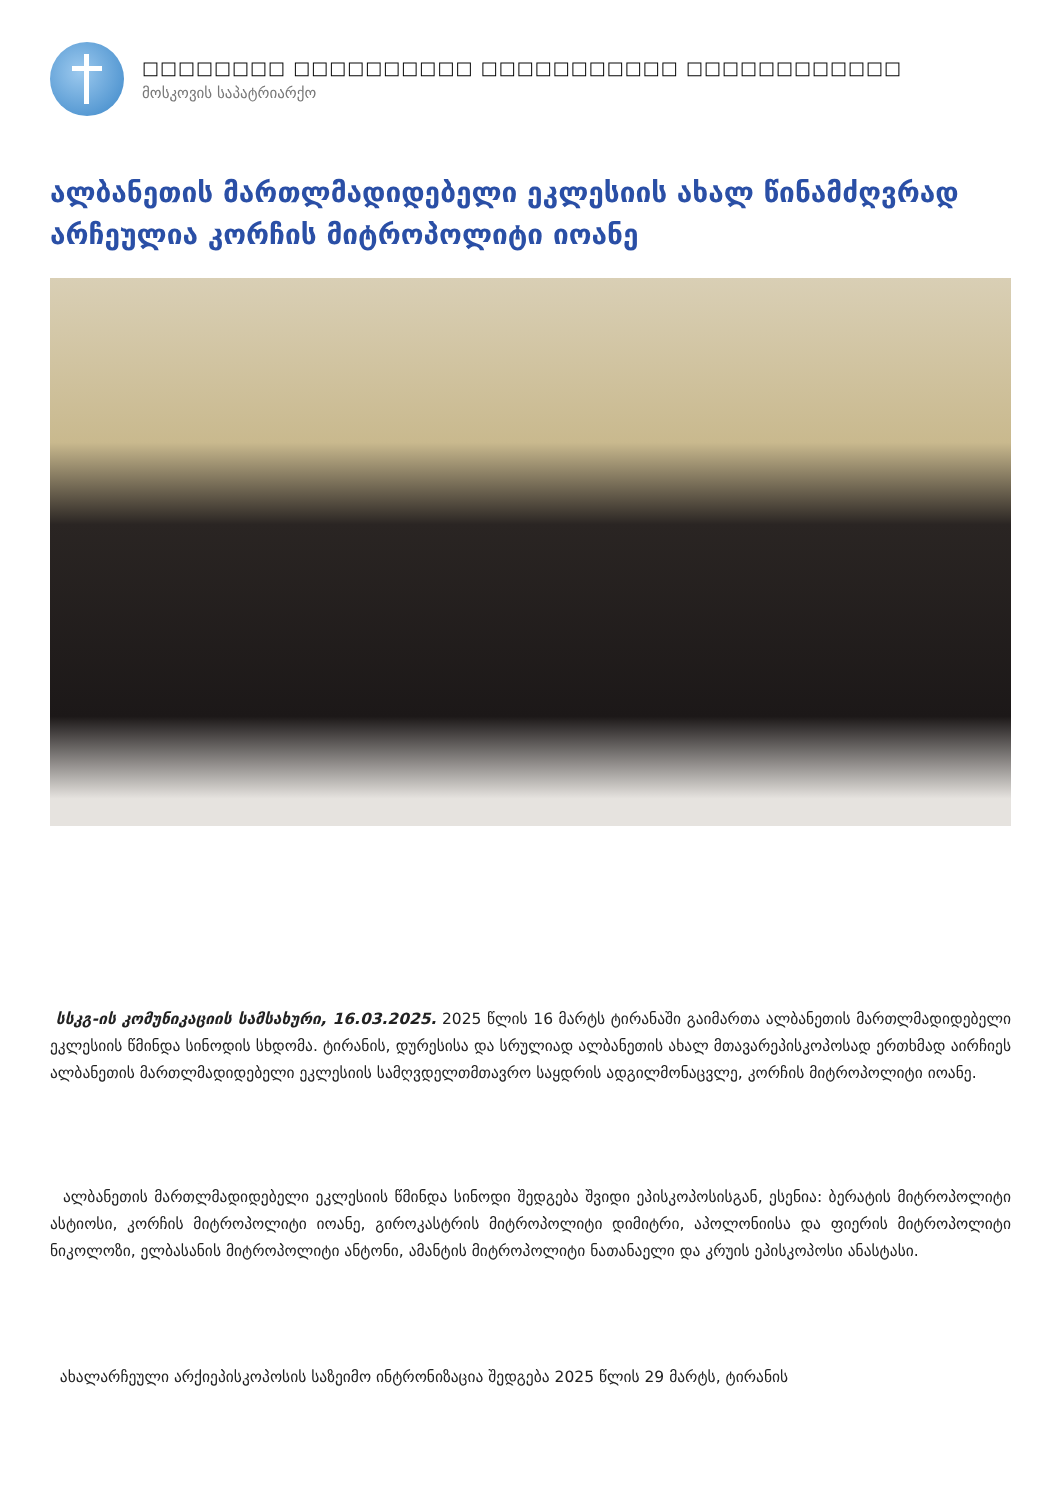□□□□□□□□ □□□□□□□□□□ □□□□□□□□□□□ □□□□□□□□□□□□
მოსკოვის საპატრიარქო
ალბანეთის მართლმადიდებელი ეკლესიის ახალ წინამძღვრად არჩეულია კორჩის მიტროპოლიტი იოანე
სსკგ-ის კომუნიკაციის სამსახური, 16.03.2025. 2025 წლის 16 მარტს ტირანაში გაიმართა ალბანეთის მართლმადიდებელი ეკლესიის წმინდა სინოდის სხდომა. ტირანის, დურესისა და სრულიად ალბანეთის ახალ მთავარეპისკოპოსად ერთხმად აირჩიეს ალბანეთის მართლმადიდებელი ეკლესიის სამღვდელთმთავრო საყდრის ადგილმონაცვლე, კორჩის მიტროპოლიტი იოანე.
ალბანეთის მართლმადიდებელი ეკლესიის წმინდა სინოდი შედგება შვიდი ეპისკოპოსისგან, ესენია: ბერატის მიტროპოლიტი ასტიოსი, კორჩის მიტროპოლიტი იოანე, გიროკასტრის მიტროპოლიტი დიმიტრი, აპოლონიისა და ფიერის მიტროპოლიტი ნიკოლოზი, ელბასანის მიტროპოლიტი ანტონი, ამანტის მიტროპოლიტი ნათანაელი და კრუის ეპისკოპოსი ანასტასი.
ახალარჩეული არქიეპისკოპოსის საზეიმო ინტრონიზაცია შედგება 2025 წლის 29 მარტს, ტირანის